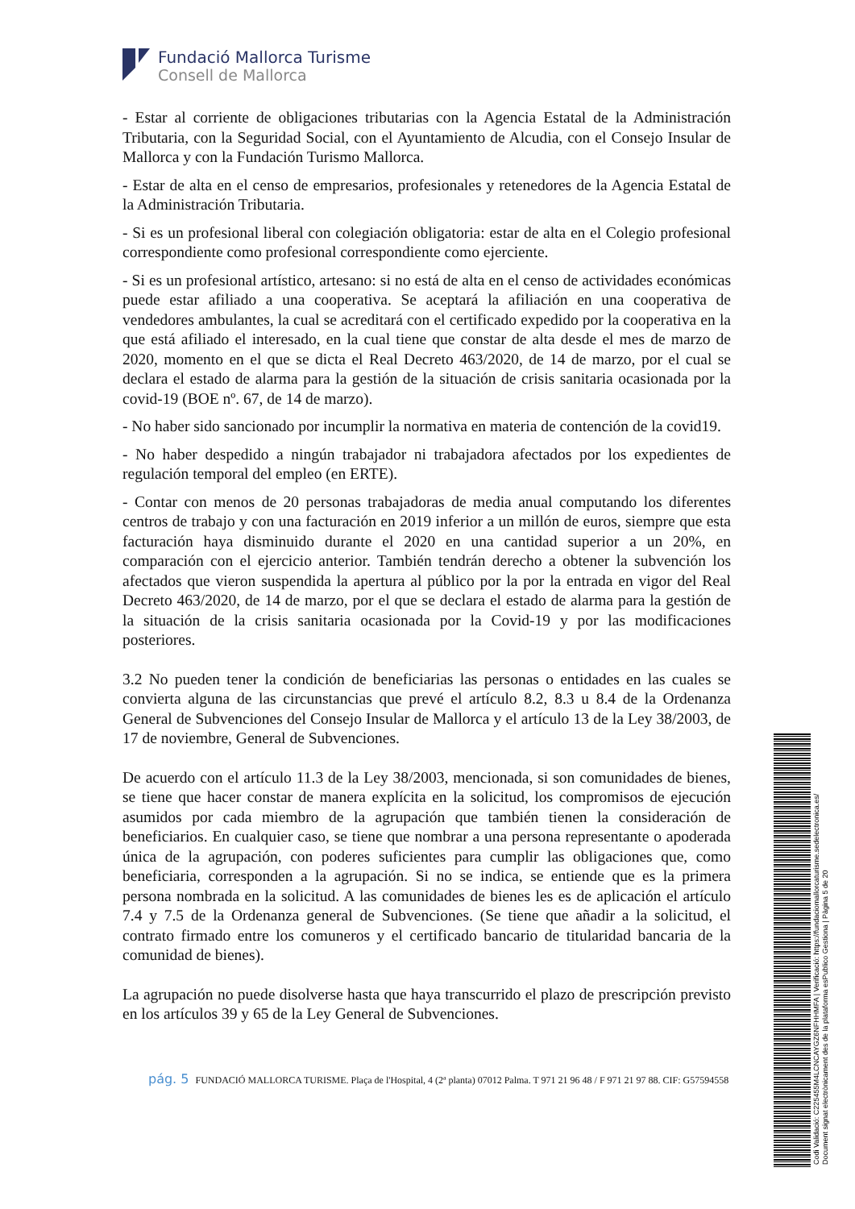Fundació Mallorca Turisme
Consell de Mallorca
- Estar al corriente de obligaciones tributarias con la Agencia Estatal de la Administración Tributaria, con la Seguridad Social, con el Ayuntamiento de Alcudia, con el Consejo Insular de Mallorca y con la Fundación Turismo Mallorca.
- Estar de alta en el censo de empresarios, profesionales y retenedores de la Agencia Estatal de la Administración Tributaria.
- Si es un profesional liberal con colegiación obligatoria: estar de alta en el Colegio profesional correspondiente como profesional correspondiente como ejerciente.
- Si es un profesional artístico, artesano: si no está de alta en el censo de actividades económicas puede estar afiliado a una cooperativa. Se aceptará la afiliación en una cooperativa de vendedores ambulantes, la cual se acreditará con el certificado expedido por la cooperativa en la que está afiliado el interesado, en la cual tiene que constar de alta desde el mes de marzo de 2020, momento en el que se dicta el Real Decreto 463/2020, de 14 de marzo, por el cual se declara el estado de alarma para la gestión de la situación de crisis sanitaria ocasionada por la covid-19 (BOE nº. 67, de 14 de marzo).
- No haber sido sancionado por incumplir la normativa en materia de contención de la covid19.
- No haber despedido a ningún trabajador ni trabajadora afectados por los expedientes de regulación temporal del empleo (en ERTE).
- Contar con menos de 20 personas trabajadoras de media anual computando los diferentes centros de trabajo y con una facturación en 2019 inferior a un millón de euros, siempre que esta facturación haya disminuido durante el 2020 en una cantidad superior a un 20%, en comparación con el ejercicio anterior. También tendrán derecho a obtener la subvención los afectados que vieron suspendida la apertura al público por la por la entrada en vigor del Real Decreto 463/2020, de 14 de marzo, por el que se declara el estado de alarma para la gestión de la situación de la crisis sanitaria ocasionada por la Covid-19 y por las modificaciones posteriores.
3.2 No pueden tener la condición de beneficiarias las personas o entidades en las cuales se convierta alguna de las circunstancias que prevé el artículo 8.2, 8.3 u 8.4 de la Ordenanza General de Subvenciones del Consejo Insular de Mallorca y el artículo 13 de la Ley 38/2003, de 17 de noviembre, General de Subvenciones.
De acuerdo con el artículo 11.3 de la Ley 38/2003, mencionada, si son comunidades de bienes, se tiene que hacer constar de manera explícita en la solicitud, los compromisos de ejecución asumidos por cada miembro de la agrupación que también tienen la consideración de beneficiarios. En cualquier caso, se tiene que nombrar a una persona representante o apoderada única de la agrupación, con poderes suficientes para cumplir las obligaciones que, como beneficiaria, corresponden a la agrupación. Si no se indica, se entiende que es la primera persona nombrada en la solicitud. A las comunidades de bienes les es de aplicación el artículo 7.4 y 7.5 de la Ordenanza general de Subvenciones. (Se tiene que añadir a la solicitud, el contrato firmado entre los comuneros y el certificado bancario de titularidad bancaria de la comunidad de bienes).
La agrupación no puede disolverse hasta que haya transcurrido el plazo de prescripción previsto en los artículos 39 y 65 de la Ley General de Subvenciones.
pág. 5 FUNDACIÓ MALLORCA TURISME. Plaça de l'Hospital, 4 (2ª planta) 07012 Palma. T 971 21 96 48 / F 971 21 97 88. CIF: G57594558
Codi Validació: C225455M4LCNCAYGZ6NFHHMFA | Verificació: https://fundaciomallorcaturisme.sedelectronica.es/
Document signat electrònicament des de la plataforma esPublico Gestiona | Pàgina 5 de 20